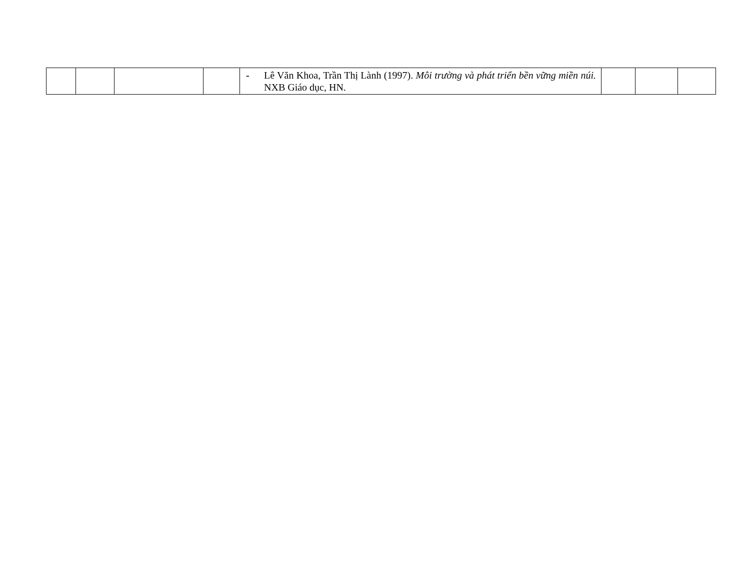| | | | | - Lê Văn Khoa, Trần Thị Lành (1997). Môi trường và phát triển bền vững miền núi. NXB Giáo dục, HN. | | | |